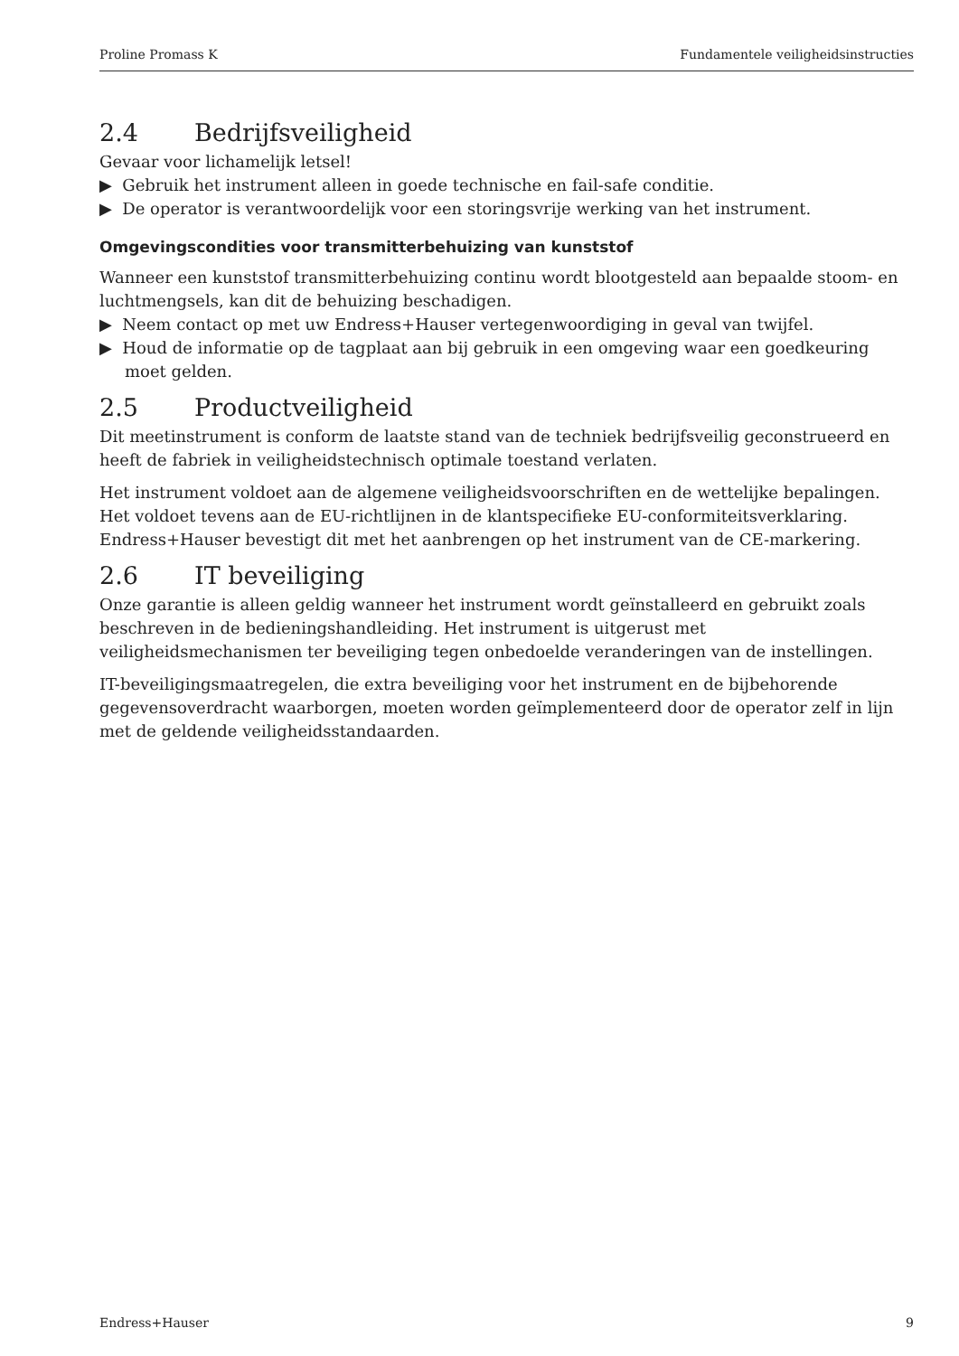Proline Promass K Fundamentele veiligheidsinstructies
2.4 Bedrijfsveiligheid
Gevaar voor lichamelijk letsel!
▶ Gebruik het instrument alleen in goede technische en fail-safe conditie.
▶ De operator is verantwoordelijk voor een storingsvrije werking van het instrument.
Omgevingscondities voor transmitterbehuizing van kunststof
Wanneer een kunststof transmitterbehuizing continu wordt blootgesteld aan bepaalde stoom- en luchtmengsels, kan dit de behuizing beschadigen.
▶ Neem contact op met uw Endress+Hauser vertegenwoordiging in geval van twijfel.
▶ Houd de informatie op de tagplaat aan bij gebruik in een omgeving waar een goedkeuring moet gelden.
2.5 Productveiligheid
Dit meetinstrument is conform de laatste stand van de techniek bedrijfsveilig geconstrueerd en heeft de fabriek in veiligheidstechnisch optimale toestand verlaten.
Het instrument voldoet aan de algemene veiligheidsvoorschriften en de wettelijke bepalingen. Het voldoet tevens aan de EU-richtlijnen in de klantspecifieke EU-conformiteitsverklaring. Endress+Hauser bevestigt dit met het aanbrengen op het instrument van de CE-markering.
2.6 IT beveiliging
Onze garantie is alleen geldig wanneer het instrument wordt geïnstalleerd en gebruikt zoals beschreven in de bedieningshandleiding. Het instrument is uitgerust met veiligheidsmechanismen ter beveiliging tegen onbedoelde veranderingen van de instellingen.
IT-beveiligingsmaatregelen, die extra beveiliging voor het instrument en de bijbehorende gegevensoverdracht waarborgen, moeten worden geïmplementeerd door de operator zelf in lijn met de geldende veiligheidsstandaarden.
Endress+Hauser 9